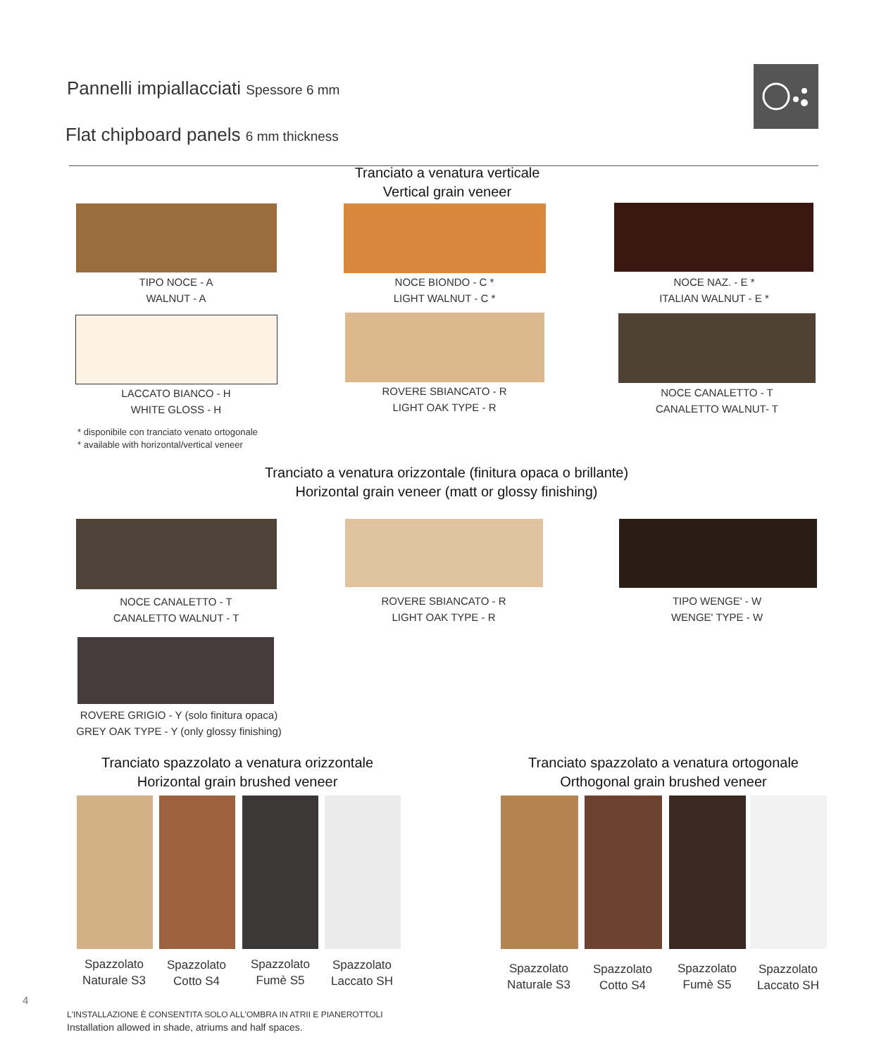Pannelli impiallacciati Spessore 6 mm
Flat chipboard panels 6 mm thickness
Tranciato a venatura verticale
Vertical grain veneer
TIPO NOCE - A
WALNUT - A
NOCE BIONDO - C *
LIGHT WALNUT - C *
NOCE NAZ. - E *
ITALIAN WALNUT - E *
LACCATO BIANCO - H
WHITE GLOSS - H
ROVERE SBIANCATO - R
LIGHT OAK TYPE - R
NOCE CANALETTO - T
CANALETTO WALNUT- T
* disponibile con tranciato venato ortogonale
* available with horizontal/vertical veneer
Tranciato a venatura orizzontale (finitura opaca o brillante)
Horizontal grain veneer (matt or glossy finishing)
NOCE CANALETTO - T
CANALETTO WALNUT - T
ROVERE SBIANCATO - R
LIGHT OAK TYPE - R
TIPO WENGE' - W
WENGE' TYPE - W
ROVERE GRIGIO - Y (solo finitura opaca)
GREY OAK TYPE - Y (only glossy finishing)
Tranciato spazzolato a venatura orizzontale
Horizontal grain brushed veneer
Tranciato spazzolato a venatura ortogonale
Orthogonal grain brushed veneer
Spazzolato Naturale S3
Spazzolato Cotto S4
Spazzolato Fumè S5
Spazzolato Laccato SH
Spazzolato Naturale S3
Spazzolato Cotto S4
Spazzolato Fumè S5
Spazzolato Laccato SH
4
L'INSTALLAZIONE È CONSENTITA SOLO ALL'OMBRA IN ATRII E PIANEROTTOLI
Installation allowed in shade, atriums and half spaces.